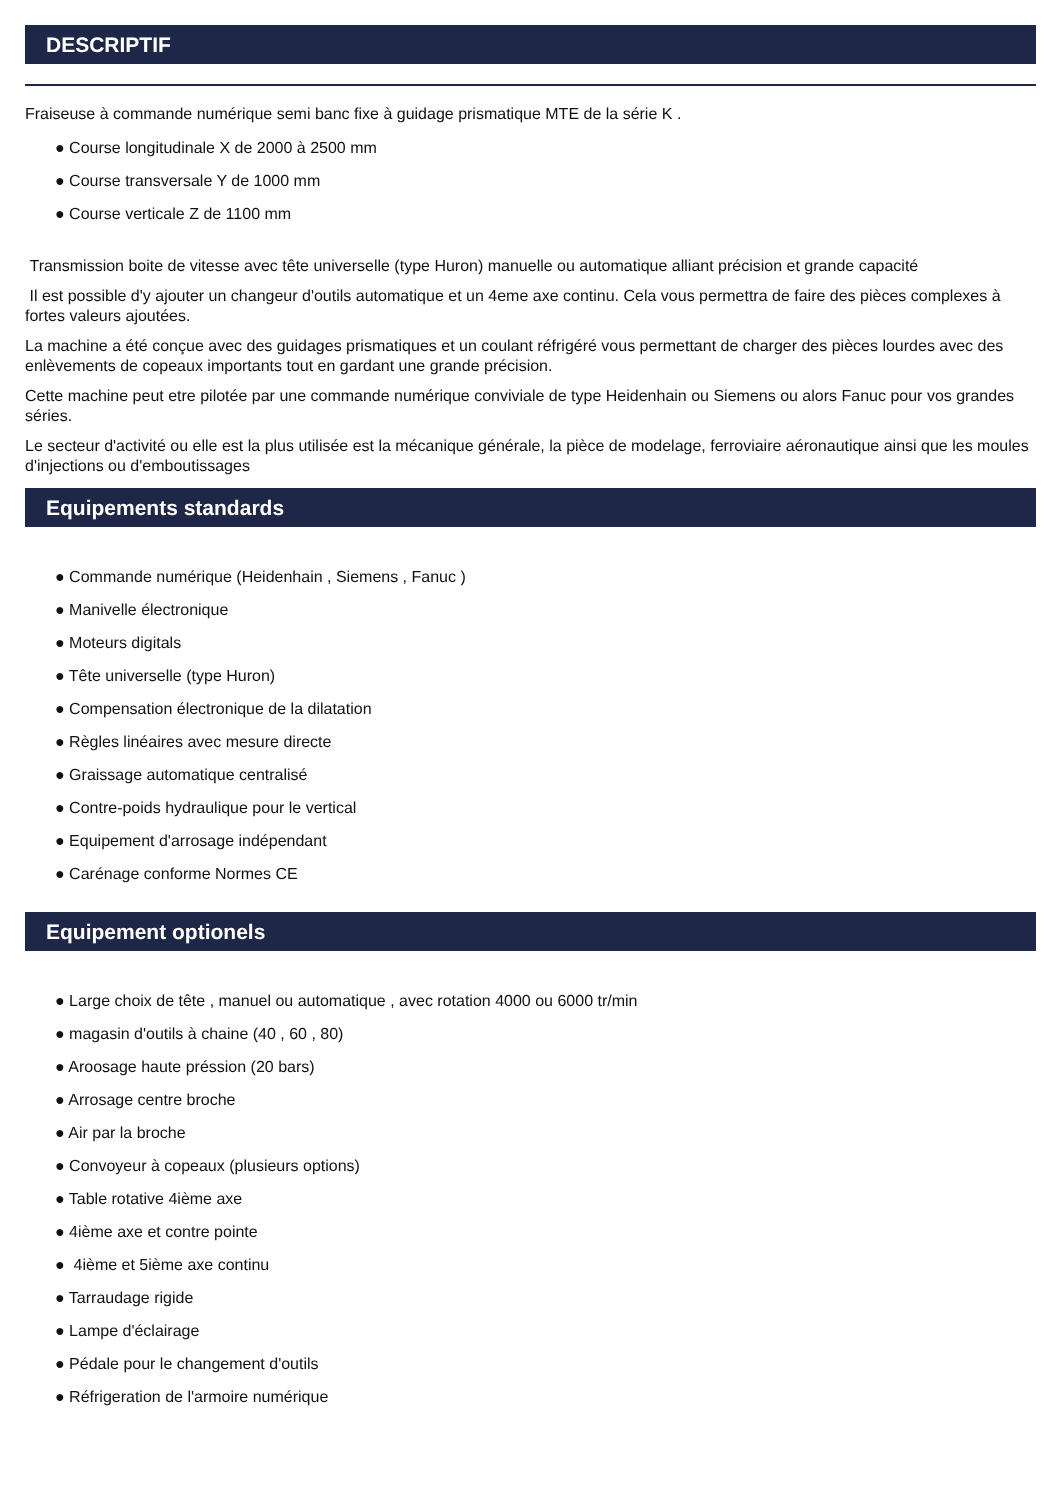DESCRIPTIF
Fraiseuse à commande numérique semi banc fixe à guidage prismatique MTE de la série K .
● Course longitudinale X de 2000 à 2500 mm
● Course transversale Y de 1000 mm
● Course verticale Z de 1100 mm
Transmission boite de vitesse avec tête universelle (type Huron) manuelle ou automatique alliant précision et grande capacité
Il est possible d'y ajouter un changeur d'outils automatique et un 4eme axe continu. Cela vous permettra de faire des pièces complexes à fortes valeurs ajoutées.
La machine a été conçue avec des guidages prismatiques et un coulant réfrigéré vous permettant de charger des pièces lourdes avec des enlèvements de copeaux importants tout en gardant une grande précision.
Cette machine peut etre pilotée par une commande numérique conviviale de type Heidenhain ou Siemens ou alors Fanuc pour vos grandes séries.
Le secteur d'activité ou elle est la plus utilisée est la mécanique générale, la pièce de modelage, ferroviaire aéronautique ainsi que les moules d'injections ou d'emboutissages
Equipements standards
● Commande numérique (Heidenhain , Siemens , Fanuc )
● Manivelle électronique
● Moteurs digitals
● Tête universelle (type Huron)
● Compensation électronique de la dilatation
● Règles linéaires avec mesure directe
● Graissage automatique centralisé
● Contre-poids hydraulique pour le vertical
● Equipement d'arrosage indépendant
● Carénage conforme Normes CE
Equipement optionels
● Large choix de tête , manuel ou automatique , avec rotation 4000 ou 6000 tr/min
● magasin d'outils à chaine (40 , 60 , 80)
● Aroosage haute préssion (20 bars)
● Arrosage centre broche
● Air par la broche
● Convoyeur à copeaux (plusieurs options)
● Table rotative 4ième axe
● 4ième axe et contre pointe
● 4ième et 5ième axe continu
● Tarraudage rigide
● Lampe d'éclairage
● Pédale pour le changement d'outils
● Réfrigeration de l'armoire numérique